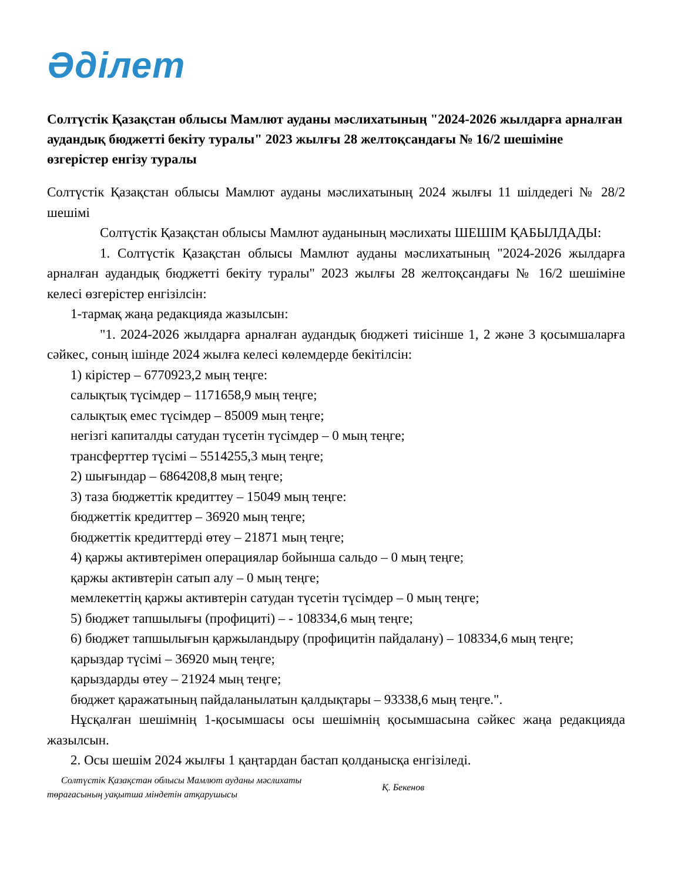Әділет
Солтүстік Қазақстан облысы Мамлют ауданы мәслихатының "2024-2026 жылдарға арналған аудандық бюджетті бекіту туралы" 2023 жылғы 28 желтоқсандағы № 16/2 шешіміне өзгерістер енгізу туралы
Солтүстік Қазақстан облысы Мамлют ауданы мәслихатының 2024 жылғы 11 шілдедегі № 28/2 шешімі
Солтүстік Қазақстан облысы Мамлют ауданының мәслихаты ШЕШІМ ҚАБЫЛДАДЫ:
1. Солтүстік Қазақстан облысы Мамлют ауданы мәслихатының "2024-2026 жылдарға арналған аудандық бюджетті бекіту туралы" 2023 жылғы 28 желтоқсандағы № 16/2 шешіміне келесі өзгерістер енгізілсін:
1-тармақ жаңа редакцияда жазылсын:
"1. 2024-2026 жылдарға арналған аудандық бюджеті тиісінше 1, 2 және 3 қосымшаларға сәйкес, соның ішінде 2024 жылға келесі көлемдерде бекітілсін:
1) кірістер – 6770923,2 мың теңге:
салықтық түсімдер – 1171658,9 мың теңге;
салықтық емес түсімдер – 85009 мың теңге;
негізгі капиталды сатудан түсетін түсімдер – 0 мың теңге;
трансферттер түсімі – 5514255,3 мың теңге;
2) шығындар – 6864208,8 мың теңге;
3) таза бюджеттік кредиттеу – 15049 мың теңге:
бюджеттік кредиттер – 36920 мың теңге;
бюджеттік кредиттерді өтеу – 21871 мың теңге;
4) қаржы активтерімен операциялар бойынша сальдо – 0 мың теңге;
қаржы активтерін сатып алу – 0 мың теңге;
мемлекеттің қаржы активтерін сатудан түсетін түсімдер – 0 мың теңге;
5) бюджет тапшылығы (профициті) – - 108334,6 мың теңге;
6) бюджет тапшылығын қаржыландыру (профицитін пайдалану) – 108334,6 мың теңге;
қарыздар түсімі – 36920 мың теңге;
қарыздарды өтеу – 21924 мың теңге;
бюджет қаражатының пайдаланылатын қалдықтары – 93338,6 мың теңге.".
Нұсқалған шешімнің 1-қосымшасы осы шешімнің қосымшасына сәйкес жаңа редакцияда жазылсын.
2. Осы шешім 2024 жылғы 1 қаңтардан бастап қолданысқа енгізіледі.
Солтүстік Қазақстан облысы Мамлют ауданы мәслихаты
төрағасының уақытша міндетін атқарушысы
Қ. Бекенов